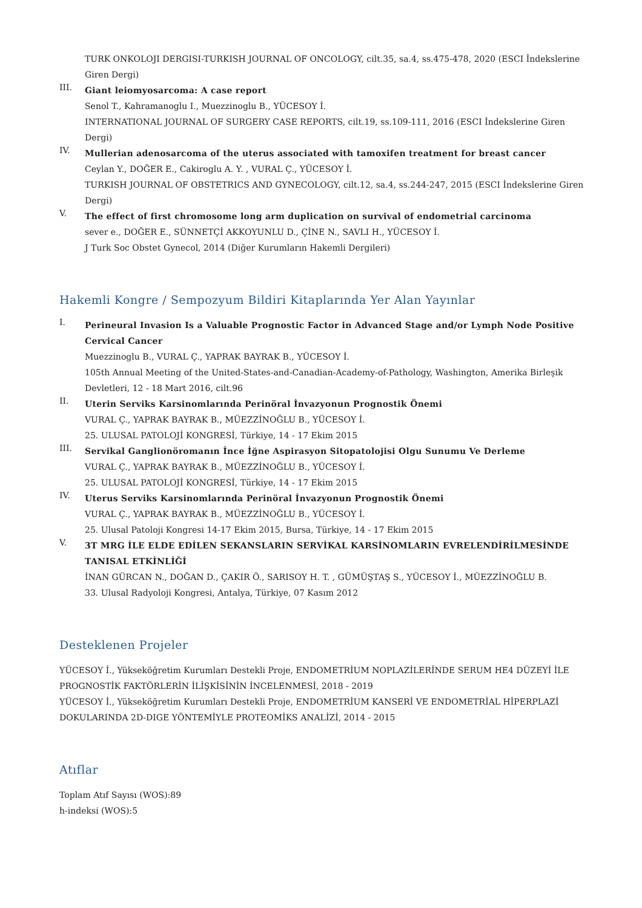TURK ONKOLOJI DERGISI-TURKISH JOURNAL OF ONCOLOGY, cilt.35, sa.4, ss.475-478, 2020 (ESCI İndekslerine Giren Dergi)
III.
Giant leiomyosarcoma: A case report
Senol T., Kahramanoglu I., Muezzinoglu B., YÜCESOY İ.
INTERNATIONAL JOURNAL OF SURGERY CASE REPORTS, cilt.19, ss.109-111, 2016 (ESCI İndekslerine Giren Dergi)
IV.
Mullerian adenosarcoma of the uterus associated with tamoxifen treatment for breast cancer
Ceylan Y., DOĞER E., Cakiroglu A. Y. , VURAL Ç., YÜCESOY İ.
TURKISH JOURNAL OF OBSTETRICS AND GYNECOLOGY, cilt.12, sa.4, ss.244-247, 2015 (ESCI İndekslerine Giren Dergi)
V.
The effect of first chromosome long arm duplication on survival of endometrial carcinoma
sever e., DOĞER E., SÜNNETÇİ AKKOYUNLU D., ÇİNE N., SAVLI H., YÜCESOY İ.
J Turk Soc Obstet Gynecol, 2014 (Diğer Kurumların Hakemli Dergileri)
Hakemli Kongre / Sempozyum Bildiri Kitaplarında Yer Alan Yayınlar
I.
Perineural Invasion Is a Valuable Prognostic Factor in Advanced Stage and/or Lymph Node Positive Cervical Cancer
Muezzinoglu B., VURAL Ç., YAPRAK BAYRAK B., YÜCESOY İ.
105th Annual Meeting of the United-States-and-Canadian-Academy-of-Pathology, Washington, Amerika Birleşik Devletleri, 12 - 18 Mart 2016, cilt.96
II.
Uterin Serviks Karsinomlarında Perinöral İnvazyonun Prognostik Önemi
VURAL Ç., YAPRAK BAYRAK B., MÜEZZİNOĞLU B., YÜCESOY İ.
25. ULUSAL PATOLOJİ KONGRESİ, Türkiye, 14 - 17 Ekim 2015
III.
Servikal Ganglionöromanın İnce İğne Aspirasyon Sitopatolojisi Olgu Sunumu Ve Derleme
VURAL Ç., YAPRAK BAYRAK B., MÜEZZİNOĞLU B., YÜCESOY İ.
25. ULUSAL PATOLOJİ KONGRESİ, Türkiye, 14 - 17 Ekim 2015
IV.
Uterus Serviks Karsinomlarında Perinöral İnvazyonun Prognostik Önemi
VURAL Ç., YAPRAK BAYRAK B., MÜEZZİNOĞLU B., YÜCESOY İ.
25. Ulusal Patoloji Kongresi 14-17 Ekim 2015, Bursa, Türkiye, 14 - 17 Ekim 2015
V.
3T MRG İLE ELDE EDİLEN SEKANSLARIN SERVİKAL KARSİNOMLARIN EVRELENDİRİLMESİNDE TANISAL ETKİNLİĞİ
İNAN GÜRCAN N., DOĞAN D., ÇAKIR Ö., SARISOY H. T. , GÜMÜŞTAŞ S., YÜCESOY İ., MÜEZZİNOĞLU B.
33. Ulusal Radyoloji Kongresi, Antalya, Türkiye, 07 Kasım 2012
Desteklenen Projeler
YÜCESOY İ., Yükseköğretim Kurumları Destekli Proje, ENDOMETRİUM NOPLAZİLERİNDE SERUM HE4 DÜZEYİ İLE PROGNOSTİK FAKTÖRLERİN İLİŞKİSİNİN İNCELENMESİ, 2018 - 2019
YÜCESOY İ., Yükseköğretim Kurumları Destekli Proje, ENDOMETRİUM KANSERİ VE ENDOMETRİAL HİPERPLAZİ DOKULARINDA 2D-DIGE YÖNTEMİYLE PROTEOMİKS ANALİZİ, 2014 - 2015
Atıflar
Toplam Atıf Sayısı (WOS):89
h-indeksi (WOS):5